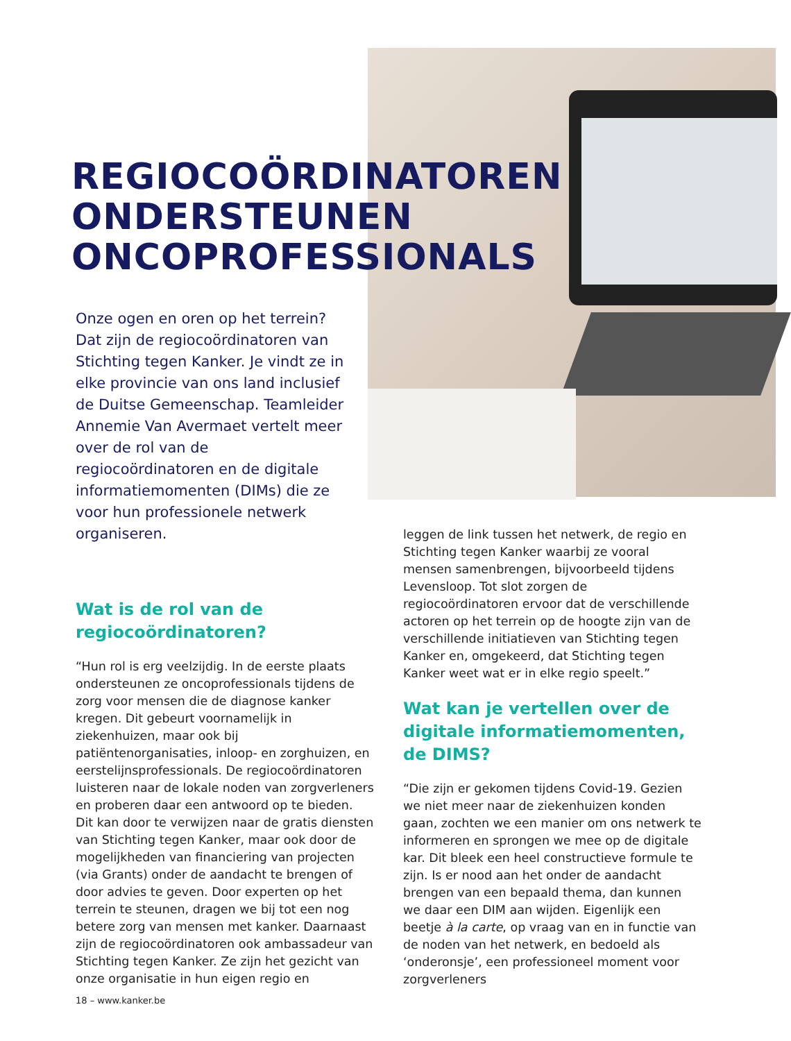REGIOCOÖRDINATOREN
ONDERSTEUNEN
ONCOPROFESSIONALS
Onze ogen en oren op het terrein? Dat zijn de regiocoördinatoren van Stichting tegen Kanker. Je vindt ze in elke provincie van ons land inclusief de Duitse Gemeenschap. Teamleider Annemie Van Avermaet vertelt meer over de rol van de regiocoördinatoren en de digitale informatiemomenten (DIMs) die ze voor hun professionele netwerk organiseren.
Wat is de rol van de regiocoördinatoren?
“Hun rol is erg veelzijdig. In de eerste plaats ondersteunen ze oncoprofessionals tijdens de zorg voor mensen die de diagnose kanker kregen. Dit gebeurt voornamelijk in ziekenhuizen, maar ook bij patiëntenorganisaties, inloop- en zorghuizen, en eerstelijnsprofessionals. De regio­coördinatoren luisteren naar de lokale noden van zorgverleners en proberen daar een antwoord op te bieden. Dit kan door te verwijzen naar de gratis diensten van Stichting tegen Kanker, maar ook door de mogelijkheden van financiering van projecten (via Grants) onder de aandacht te brengen of door advies te geven. Door experten op het terrein te steunen, dragen we bij tot een nog betere zorg van mensen met kanker. Daar­naast zijn de regiocoördinatoren ook ambassadeur van Stichting tegen Kanker. Ze zijn het gezicht van onze organisatie in hun eigen regio en
leggen de link tussen het netwerk, de regio en Stichting tegen Kanker waarbij ze vooral mensen samenbrengen, bijvoorbeeld tijdens Levensloop. Tot slot zorgen de regiocoördinatoren ervoor dat de verschillende actoren op het terrein op de hoogte zijn van de verschillende initiatieven van Stichting tegen Kanker en, omgekeerd, dat Stichting tegen Kanker weet wat er in elke regio speelt.”
Wat kan je vertellen over de digitale informatiemomenten, de DIMS?
“Die zijn er gekomen tijdens Covid-19. Gezien we niet meer naar de ziekenhuizen konden gaan, zochten we een manier om ons netwerk te informeren en sprongen we mee op de digitale kar. Dit bleek een heel constructieve formule te zijn. Is er nood aan het onder de aandacht brengen van een bepaald thema, dan kunnen we daar een DIM aan wijden. Eigenlijk een beetje à la carte, op vraag van en in functie van de noden van het netwerk, en bedoeld als ‘onderonsje’, een professioneel moment voor zorgverleners
18 – www.kanker.be